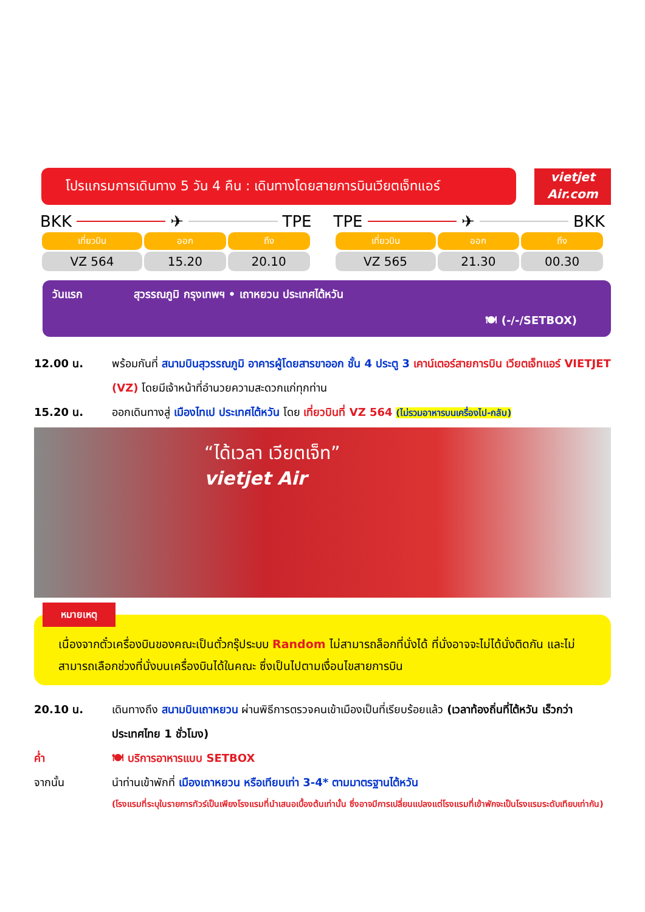โปรแกรมการเดินทาง 5 วัน 4 คืน : เดินทางโดยสายการบินเวียตเจ็ทแอร์
vietjet
Air.com
BKK ✈ TPE
| เที่ยวบิน | ออก | ถึง |
| --- | --- | --- |
| VZ 564 | 15.20 | 20.10 |
TPE ✈ BKK
| เที่ยวบิน | ออก | ถึง |
| --- | --- | --- |
| VZ 565 | 21.30 | 00.30 |
วันแรก สุวรรณภูมิ กรุงเทพฯ • เถาหยวน ประเทศไต้หวัน
🍽 (-/-/SETBOX)
12.00 น. พร้อมกันที่ สนามบินสุวรรณภูมิ อาคารผู้โดยสารขาออก ชั้น 4 ประตู 3 เคาน์เตอร์สายการบิน เวียตเจ็ทแอร์ VIETJET (VZ) โดยมีเจ้าหน้าที่อำนวยความสะดวกแก่ทุกท่าน
15.20 น. ออกเดินทางสู่ เมืองไทเป ประเทศไต้หวัน โดย เที่ยวบินที่ VZ 564 (ไม่รวมอาหารบนเครื่องไป-กลับ)
“ได้เวลา เวียตเจ็ท”
vietjet Air
หมายเหตุ
เนื่องจากตั๋วเครื่องบินของคณะเป็นตั๋วกรุ๊ประบบ Random ไม่สามารถล็อกที่นั่งได้ ที่นั่งอาจจะไม่ได้นั่งติดกัน และไม่สามารถเลือกช่วงที่นั่งบนเครื่องบินได้ในคณะ ซึ่งเป็นไปตามเงื่อนไขสายการบิน
20.10 น. เดินทางถึง สนามบินเถาหยวน ผ่านพิธีการตรวจคนเข้าเมืองเป็นที่เรียบร้อยแล้ว (เวลาท้องถิ่นที่ไต้หวัน เร็วกว่าประเทศไทย 1 ชั่วโมง)
ค่ำ 🍽 บริการอาหารแบบ SETBOX
จากนั้น นำท่านเข้าพักที่ เมืองเถาหยวน หรือเทียบเท่า 3-4* ตามมาตรฐานไต้หวัน
(โรงแรมที่ระบุในรายการทัวร์เป็นเพียงโรงแรมที่นำเสนอเบื้องต้นเท่านั้น ซึ่งอาจมีการเปลี่ยนแปลงแต่โรงแรมที่เข้าพักจะเป็นโรงแรมระดับเทียบเท่ากัน)